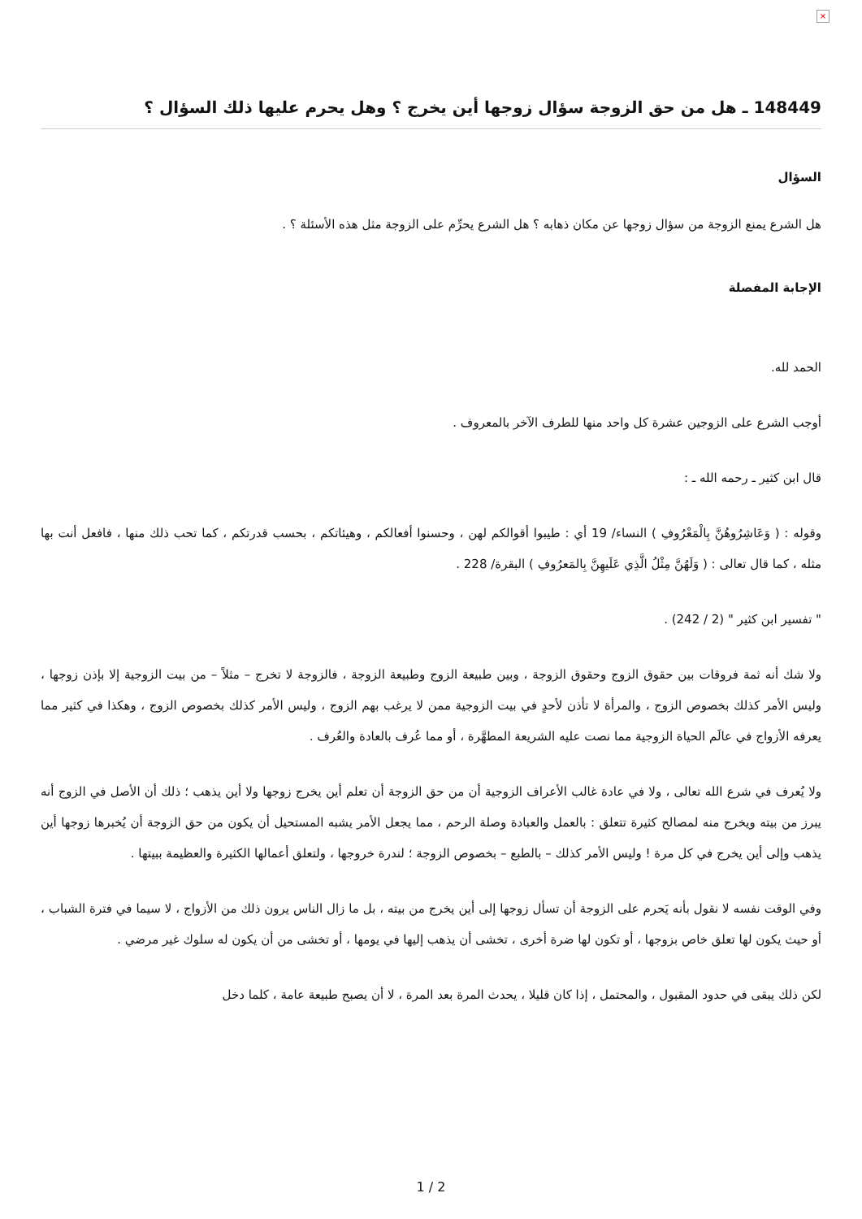×
148449 ـ هل من حق الزوجة سؤال زوجها أين يخرج ؟ وهل يحرم عليها ذلك السؤال ؟
السؤال
هل الشرع يمنع الزوجة من سؤال زوجها عن مكان ذهابه ؟ هل الشرع يحرِّم على الزوجة مثل هذه الأسئلة ؟ .
الإجابة المفصلة
الحمد لله.
أوجب الشرع على الزوجين عشرة كل واحد منها للطرف الآخر بالمعروف .
قال ابن كثير ـ رحمه الله ـ :
وقوله : ( وَعَاشِرُوهُنَّ بِالْمَعْرُوفِ ) النساء/ 19 أي : طيبوا أقوالكم لهن ، وحسنوا أفعالكم ، وهيئاتكم ، بحسب قدرتكم ، كما تحب ذلك منها ، فافعل أنت بها مثله ، كما قال تعالى : ( وَلَهُنَّ مِثْلُ الَّذِي عَلَيهِنَّ بِالمَعرُوفِ ) البقرة/ 228 .
" تفسير ابن كثير " (2 / 242) .
ولا شك أنه ثمة فروقات بين حقوق الزوج وحقوق الزوجة ، وبين طبيعة الزوج وطبيعة الزوجة ، فالزوجة لا تخرج – مثلاً – من بيت الزوجية إلا بإذن زوجها ، وليس الأمر كذلك بخصوص الزوج ، والمرأة لا تأذن لأحدٍ في بيت الزوجية ممن لا يرغب بهم الزوج ، وليس الأمر كذلك بخصوص الزوج ، وهكذا في كثير مما يعرفه الأزواج في عالَم الحياة الزوجية مما نصت عليه الشريعة المطهَّرة ، أو مما عُرف بالعادة والعُرف .
ولا يُعرف في شرع الله تعالى ، ولا في عادة غالب الأعراف الزوجية أن من حق الزوجة أن تعلم أين يخرج زوجها ولا أين يذهب ؛ ذلك أن الأصل في الزوج أنه يبرز من بيته ويخرج منه لمصالح كثيرة تتعلق : بالعمل والعبادة وصلة الرحم ، مما يجعل الأمر يشبه المستحيل أن يكون من حق الزوجة أن يُخبرها زوجها أين يذهب وإلى أين يخرج في كل مرة ! وليس الأمر كذلك – بالطبع – بخصوص الزوجة ؛ لندرة خروجها ، ولتعلق أعمالها الكثيرة والعظيمة ببيتها .
وفي الوقت نفسه لا نقول بأنه يَحرم على الزوجة أن تسأل زوجها إلى أين يخرج من بيته ، بل ما زال الناس يرون ذلك من الأزواج ، لا سيما في فترة الشباب ، أو حيث يكون لها تعلق خاص بزوجها ، أو تكون لها ضرة أخرى ، تخشى أن يذهب إليها في يومها ، أو تخشى من أن يكون له سلوك غير مرضي .
لكن ذلك يبقى في حدود المقبول ، والمحتمل ، إذا كان قليلا ، يحدث المرة بعد المرة ، لا أن يصبح طبيعة عامة ، كلما دخل
1 / 2